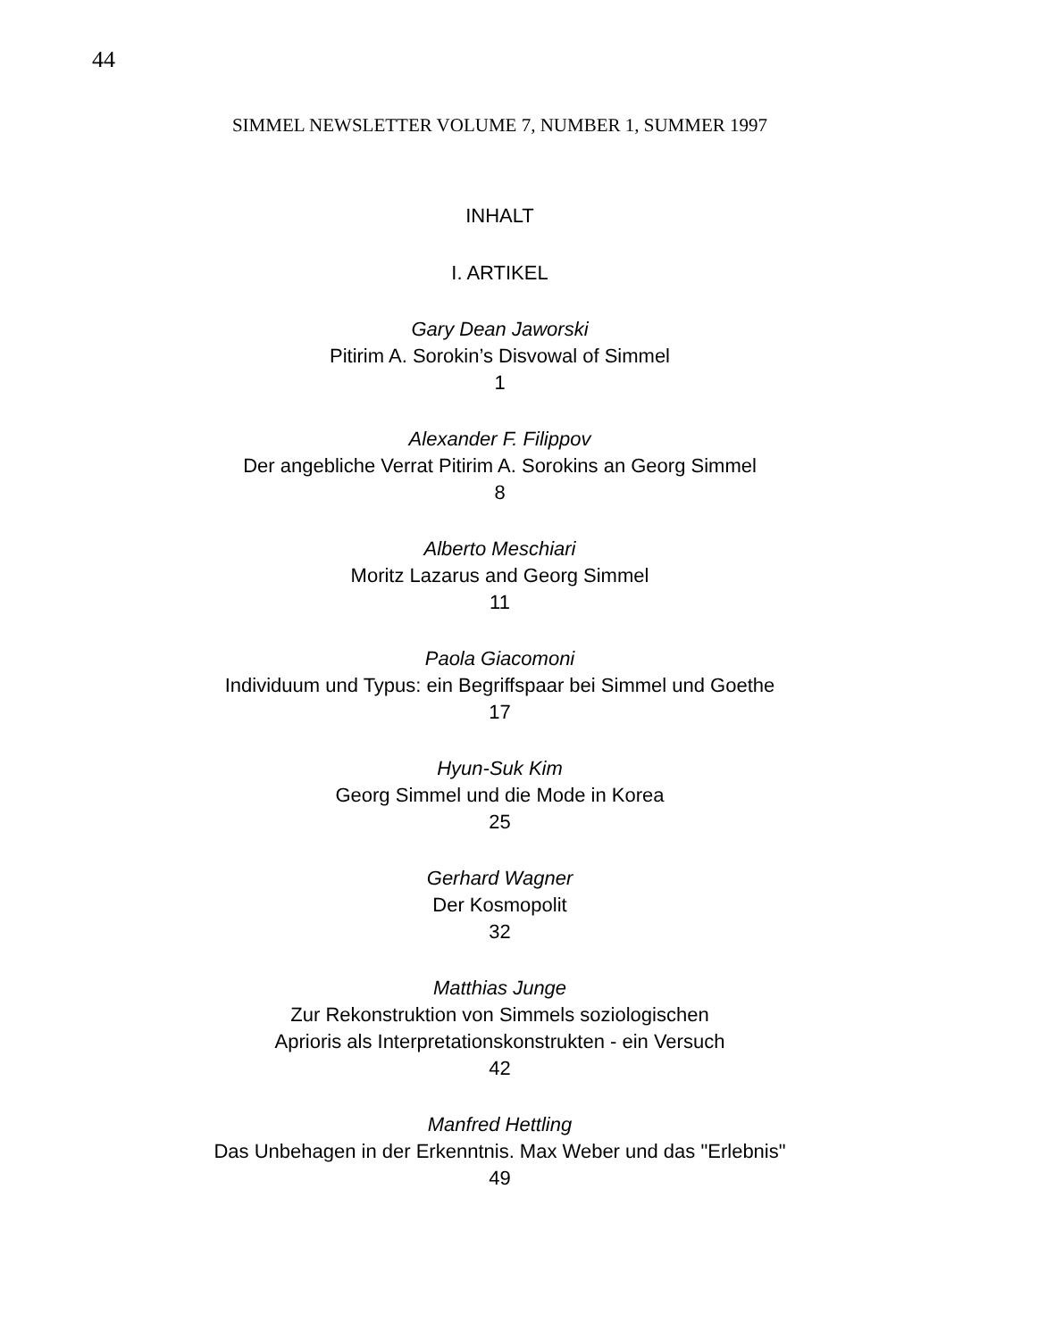44
SIMMEL NEWSLETTER VOLUME 7, NUMBER 1, SUMMER 1997
INHALT
I. ARTIKEL
Gary Dean Jaworski
Pitirim A. Sorokin’s Disvowal of Simmel
1
Alexander F. Filippov
Der angebliche Verrat Pitirim A. Sorokins an Georg Simmel
8
Alberto Meschiari
Moritz Lazarus and Georg Simmel
11
Paola Giacomoni
Individuum und Typus: ein Begriffspaar bei Simmel und Goethe
17
Hyun-Suk Kim
Georg Simmel und die Mode in Korea
25
Gerhard Wagner
Der Kosmopolit
32
Matthias Junge
Zur Rekonstruktion von Simmels soziologischen
Aprioris als Interpretationskonstrukten - ein Versuch
42
Manfred Hettling
Das Unbehagen in der Erkenntnis. Max Weber und das "Erlebnis"
49